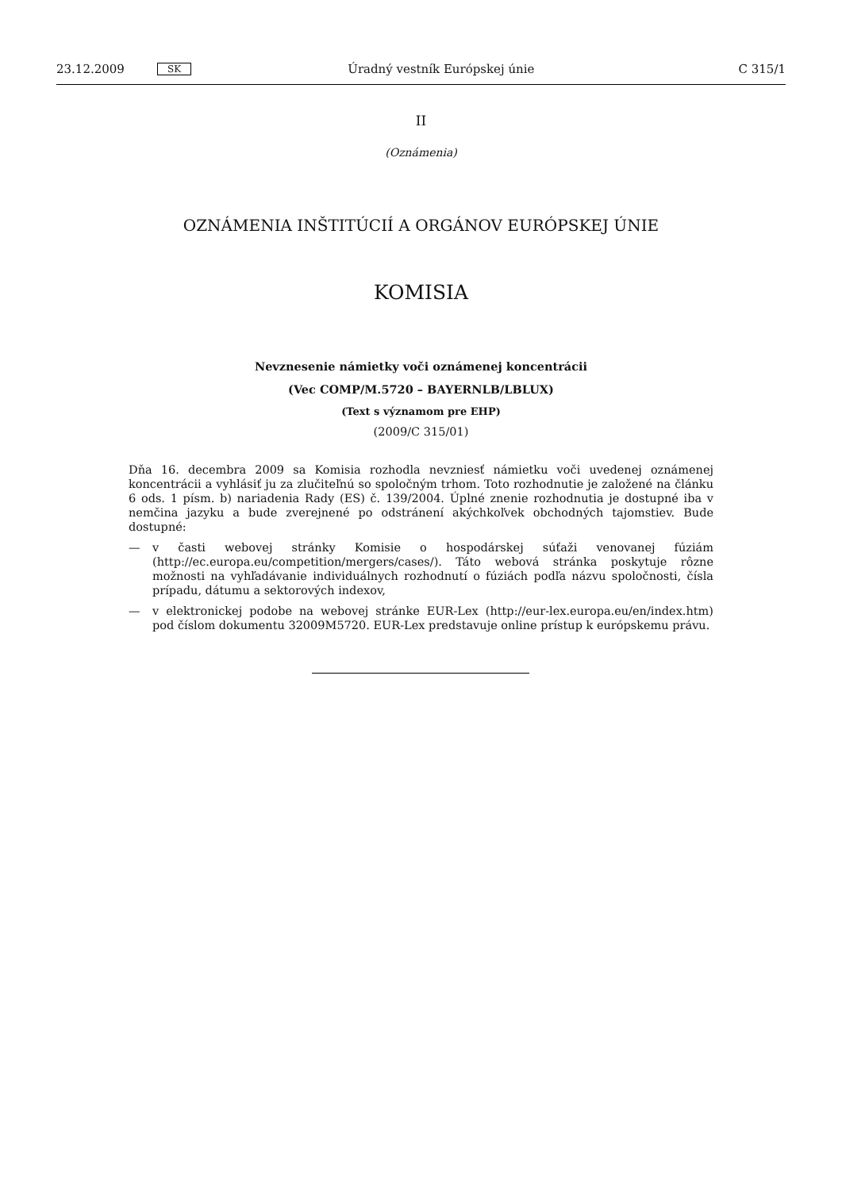23.12.2009 SK Úradný vestník Európskej únie C 315/1
II
(Oznámenia)
OZNÁMENIA INŠTITÚCIÍ A ORGÁNOV EURÓPSKEJ ÚNIE
KOMISIA
Nevznesenie námietky voči oznámenej koncentrácii
(Vec COMP/M.5720 – BAYERNLB/LBLUX)
(Text s významom pre EHP)
(2009/C 315/01)
Dňa 16. decembra 2009 sa Komisia rozhodla nevzniesť námietku voči uvedenej oznámenej koncentrácii a vyhlásiť ju za zlučiteľnú so spoločným trhom. Toto rozhodnutie je založené na článku 6 ods. 1 písm. b) nariadenia Rady (ES) č. 139/2004. Úplné znenie rozhodnutia je dostupné iba v nemčina jazyku a bude zverejnené po odstránení akýchkoľvek obchodných tajomstiev. Bude dostupné:
— v časti webovej stránky Komisie o hospodárskej súťaži venovanej fúziám (http://ec.europa.eu/competition/mergers/cases/). Táto webová stránka poskytuje rôzne možnosti na vyhľadávanie individuálnych rozhodnutí o fúziách podľa názvu spoločnosti, čísla prípadu, dátumu a sektorových indexov,
— v elektronickej podobe na webovej stránke EUR-Lex (http://eur-lex.europa.eu/en/index.htm) pod číslom dokumentu 32009M5720. EUR-Lex predstavuje online prístup k európskemu právu.